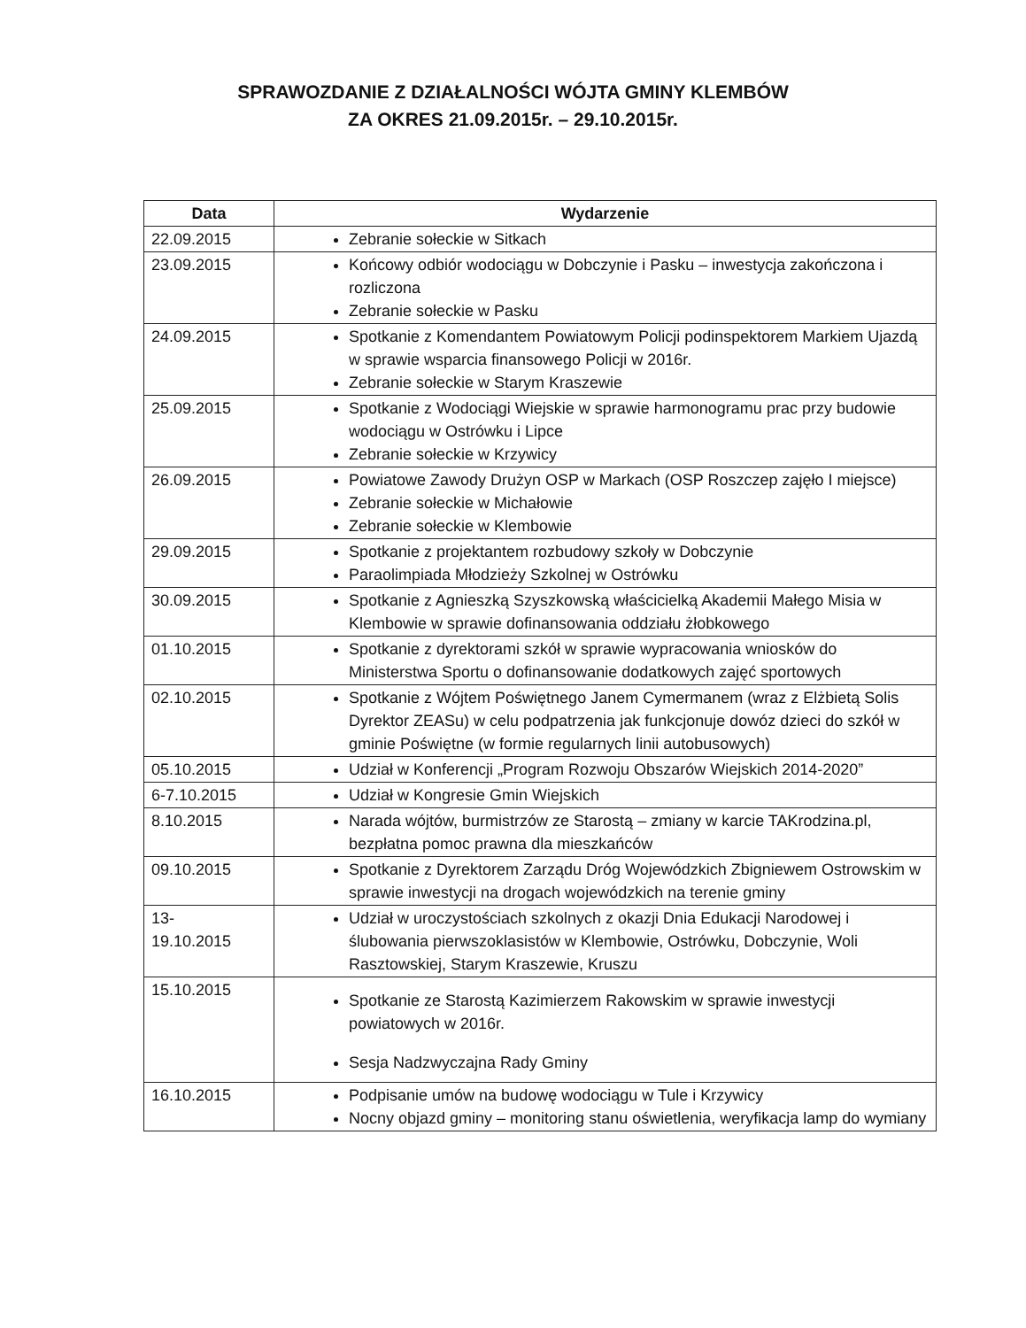SPRAWOZDANIE Z DZIAŁALNOŚCI WÓJTA GMINY KLEMBÓW
ZA OKRES 21.09.2015r. – 29.10.2015r.
| Data | Wydarzenie |
| --- | --- |
| 22.09.2015 | Zebranie sołeckie w Sitkach |
| 23.09.2015 | Końcowy odbiór wodociągu w Dobczynie i Pasku – inwestycja zakończona i rozliczona Zebranie sołeckie w Pasku |
| 24.09.2015 | Spotkanie z Komendantem Powiatowym Policji podinspektorem Markiem Ujazdą w sprawie wsparcia finansowego Policji w 2016r. Zebranie sołeckie w Starym Kraszewie |
| 25.09.2015 | Spotkanie z Wodociągi Wiejskie w sprawie harmonogramu prac przy budowie wodociągu w Ostrówku i Lipce Zebranie sołeckie w Krzywicy |
| 26.09.2015 | Powiatowe Zawody Drużyn OSP w Markach (OSP Roszczep zajęło I miejsce) Zebranie sołeckie w Michałowie Zebranie sołeckie w Klembowie |
| 29.09.2015 | Spotkanie z projektantem rozbudowy szkoły w Dobczynie Paraolimpiada Młodzieży Szkolnej w Ostrówku |
| 30.09.2015 | Spotkanie z Agnieszką Szyszkowską właścicielką Akademii Małego Misia w Klembowie w sprawie dofinansowania oddziału żłobkowego |
| 01.10.2015 | Spotkanie z dyrektorami szkół w sprawie wypracowania wniosków do Ministerstwa Sportu o dofinansowanie dodatkowych zajęć sportowych |
| 02.10.2015 | Spotkanie z Wójtem Poświętnego Janem Cymermanem (wraz z Elżbietą Solis Dyrektor ZEASu) w celu podpatrzenia jak funkcjonuje dowóz dzieci do szkół w gminie Poświętne (w formie regularnych linii autobusowych) |
| 05.10.2015 | Udział w Konferencji „Program Rozwoju Obszarów Wiejskich 2014-2020” |
| 6-7.10.2015 | Udział w Kongresie Gmin Wiejskich |
| 8.10.2015 | Narada wójtów, burmistrzów ze Starostą – zmiany w karcie TAKrodzina.pl, bezpłatna pomoc prawna dla mieszkańców |
| 09.10.2015 | Spotkanie z Dyrektorem Zarządu Dróg Wojewódzkich Zbigniewem Ostrowskim w sprawie inwestycji na drogach wojewódzkich na terenie gminy |
| 13- 19.10.2015 | Udział w uroczystościach szkolnych z okazji Dnia Edukacji Narodowej i ślubowania pierwszoklasistów w Klembowie, Ostrówku, Dobczynie, Woli Rasztowskiej, Starym Kraszewie, Kruszu |
| 15.10.2015 | Spotkanie ze Starostą Kazimierzem Rakowskim w sprawie inwestycji powiatowych w 2016r. Sesja Nadzwyczajna Rady Gminy |
| 16.10.2015 | Podpisanie umów na budowę wodociągu w Tule i Krzywicy Nocny objazd gminy – monitoring stanu oświetlenia, weryfikacja lamp do wymiany |